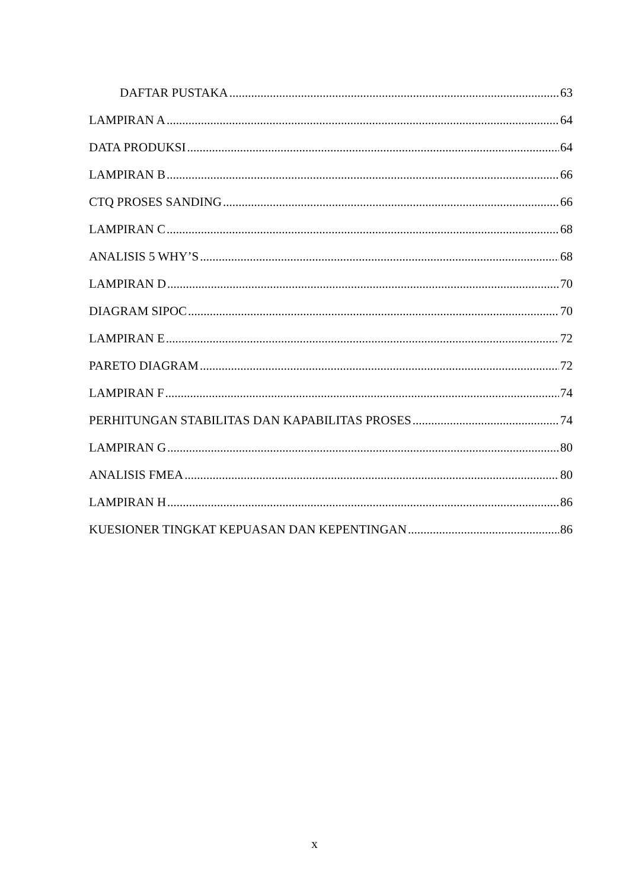DAFTAR PUSTAKA 63
LAMPIRAN A 64
DATA PRODUKSI 64
LAMPIRAN B 66
CTQ PROSES SANDING 66
LAMPIRAN C 68
ANALISIS 5 WHY’S 68
LAMPIRAN D 70
DIAGRAM SIPOC 70
LAMPIRAN E 72
PARETO DIAGRAM 72
LAMPIRAN F 74
PERHITUNGAN STABILITAS DAN KAPABILITAS PROSES 74
LAMPIRAN G 80
ANALISIS FMEA 80
LAMPIRAN H 86
KUESIONER TINGKAT KEPUASAN DAN KEPENTINGAN 86
x